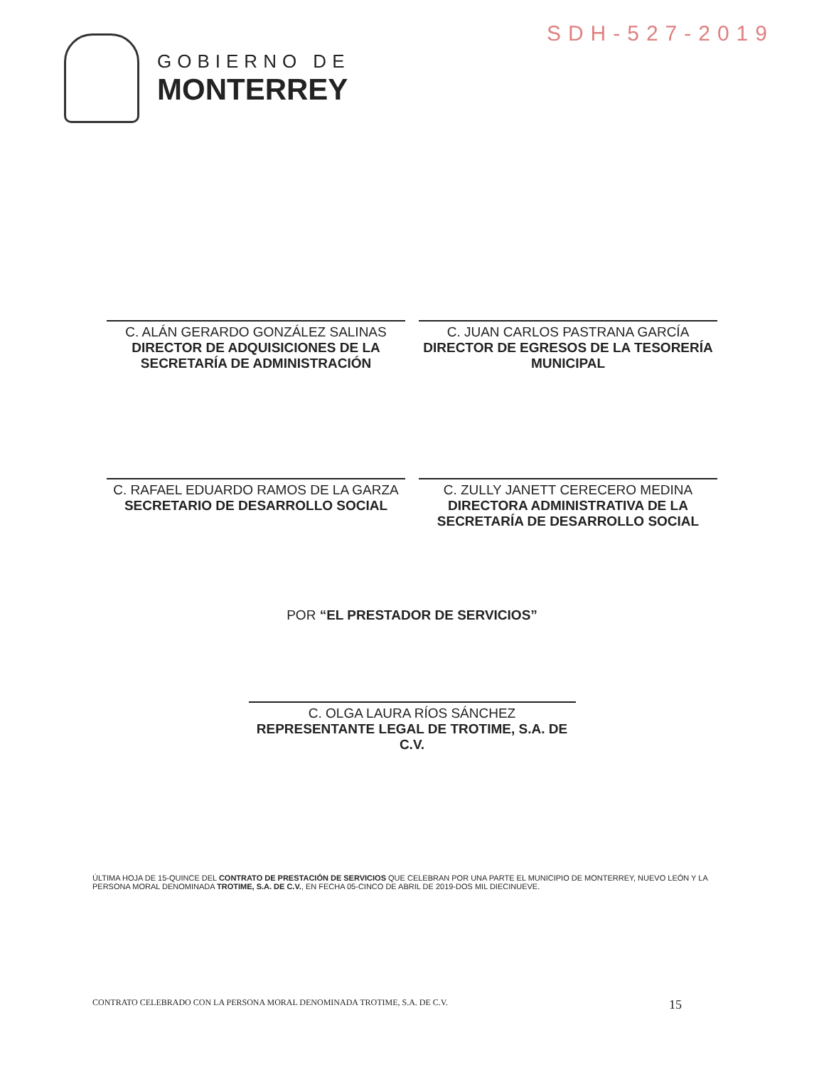SDH-527-2019
GOBIERNO DE
MONTERREY
C. ALÁN GERARDO GONZÁLEZ SALINAS
DIRECTOR DE ADQUISICIONES DE LA SECRETARÍA DE ADMINISTRACIÓN
C. JUAN CARLOS PASTRANA GARCÍA
DIRECTOR DE EGRESOS DE LA TESORERÍA MUNICIPAL
C. RAFAEL EDUARDO RAMOS DE LA GARZA
SECRETARIO DE DESARROLLO SOCIAL
C. ZULLY JANETT CERECERO MEDINA
DIRECTORA ADMINISTRATIVA DE LA SECRETARÍA DE DESARROLLO SOCIAL
POR “EL PRESTADOR DE SERVICIOS”
C. OLGA LAURA RÍOS SÁNCHEZ
REPRESENTANTE LEGAL DE TROTIME, S.A. DE C.V.
ÚLTIMA HOJA DE 15-QUINCE DEL CONTRATO DE PRESTACIÓN DE SERVICIOS QUE CELEBRAN POR UNA PARTE EL MUNICIPIO DE MONTERREY, NUEVO LEÓN Y LA PERSONA MORAL DENOMINADA TROTIME, S.A. DE C.V., EN FECHA 05-CINCO DE ABRIL DE 2019-DOS MIL DIECINUEVE.
CONTRATO CELEBRADO CON LA PERSONA MORAL DENOMINADA TROTIME, S.A. DE C.V. 15